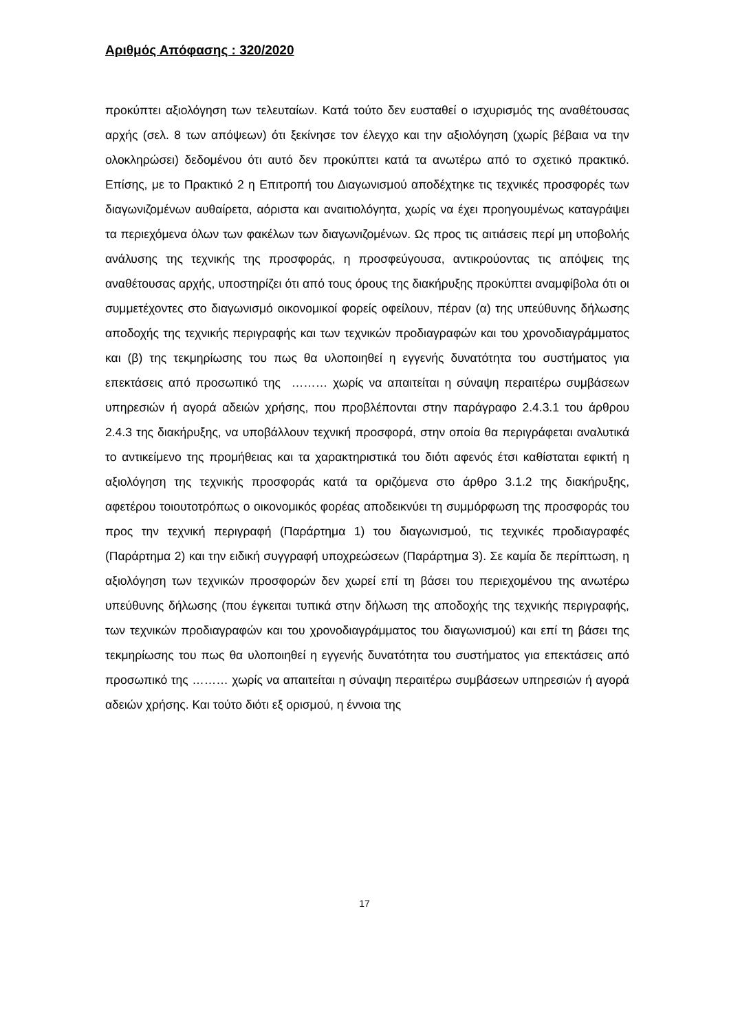Αριθμός Απόφασης : 320/2020
προκύπτει αξιολόγηση των τελευταίων. Κατά τούτο δεν ευσταθεί ο ισχυρισμός της αναθέτουσας αρχής (σελ. 8 των απόψεων) ότι ξεκίνησε τον έλεγχο και την αξιολόγηση (χωρίς βέβαια να την ολοκληρώσει) δεδομένου ότι αυτό δεν προκύπτει κατά τα ανωτέρω από το σχετικό πρακτικό. Επίσης, με το Πρακτικό 2 η Επιτροπή του Διαγωνισμού αποδέχτηκε τις τεχνικές προσφορές των διαγωνιζομένων αυθαίρετα, αόριστα και αναιτιολόγητα, χωρίς να έχει προηγουμένως καταγράψει τα περιεχόμενα όλων των φακέλων των διαγωνιζομένων. Ως προς τις αιτιάσεις περί μη υποβολής ανάλυσης της τεχνικής της προσφοράς, η προσφεύγουσα, αντικρούοντας τις απόψεις της αναθέτουσας αρχής, υποστηρίζει ότι από τους όρους της διακήρυξης προκύπτει αναμφίβολα ότι οι συμμετέχοντες στο διαγωνισμό οικονομικοί φορείς οφείλουν, πέραν (α) της υπεύθυνης δήλωσης αποδοχής της τεχνικής περιγραφής και των τεχνικών προδιαγραφών και του χρονοδιαγράμματος και (β) της τεκμηρίωσης του πως θα υλοποιηθεί η εγγενής δυνατότητα του συστήματος για επεκτάσεις από προσωπικό της ……… χωρίς να απαιτείται η σύναψη περαιτέρω συμβάσεων υπηρεσιών ή αγορά αδειών χρήσης, που προβλέπονται στην παράγραφο 2.4.3.1 του άρθρου 2.4.3 της διακήρυξης, να υποβάλλουν τεχνική προσφορά, στην οποία θα περιγράφεται αναλυτικά το αντικείμενο της προμήθειας και τα χαρακτηριστικά του διότι αφενός έτσι καθίσταται εφικτή η αξιολόγηση της τεχνικής προσφοράς κατά τα οριζόμενα στο άρθρο 3.1.2 της διακήρυξης, αφετέρου τοιουτοτρόπως ο οικονομικός φορέας αποδεικνύει τη συμμόρφωση της προσφοράς του προς την τεχνική περιγραφή (Παράρτημα 1) του διαγωνισμού, τις τεχνικές προδιαγραφές (Παράρτημα 2) και την ειδική συγγραφή υποχρεώσεων (Παράρτημα 3). Σε καμία δε περίπτωση, η αξιολόγηση των τεχνικών προσφορών δεν χωρεί επί τη βάσει του περιεχομένου της ανωτέρω υπεύθυνης δήλωσης (που έγκειται τυπικά στην δήλωση της αποδοχής της τεχνικής περιγραφής, των τεχνικών προδιαγραφών και του χρονοδιαγράμματος του διαγωνισμού) και επί τη βάσει της τεκμηρίωσης του πως θα υλοποιηθεί η εγγενής δυνατότητα του συστήματος για επεκτάσεις από προσωπικό της ……… χωρίς να απαιτείται η σύναψη περαιτέρω συμβάσεων υπηρεσιών ή αγορά αδειών χρήσης. Και τούτο διότι εξ ορισμού, η έννοια της
17